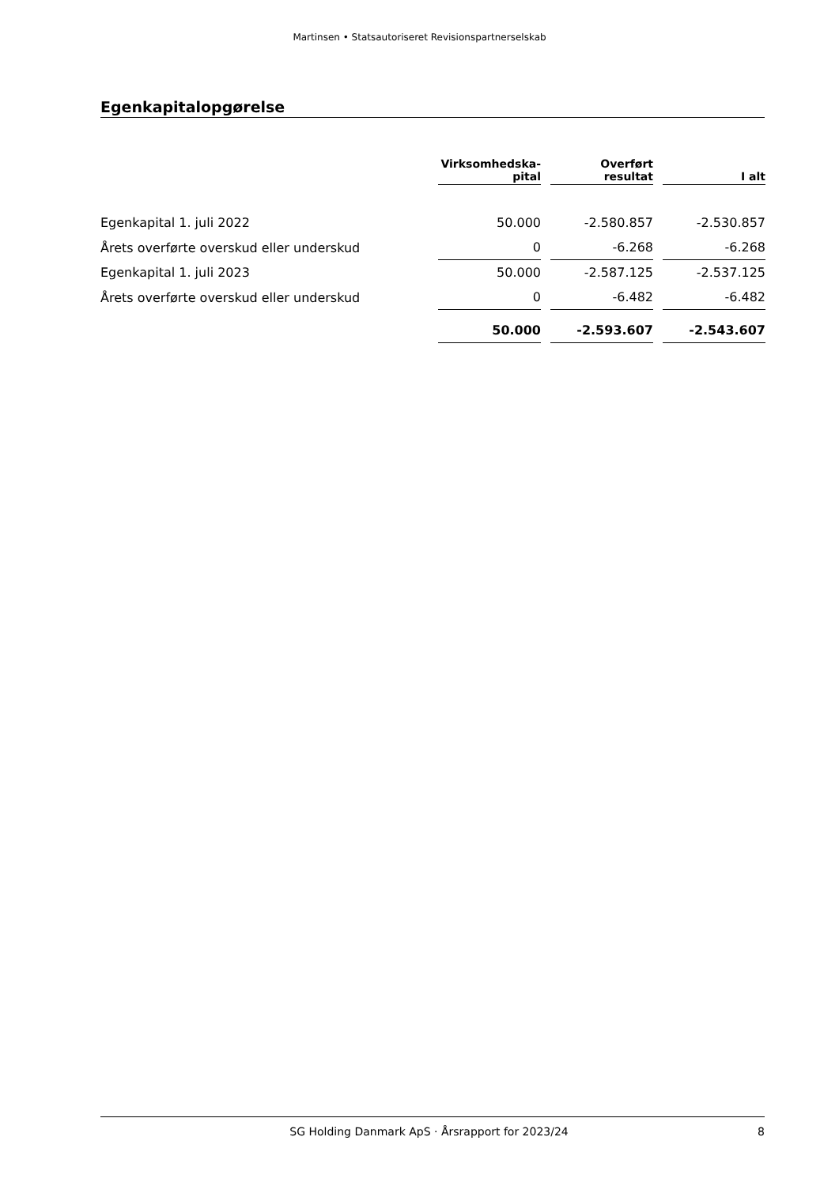Martinsen • Statsautoriseret Revisionspartnerselskab
Egenkapitalopgørelse
| | Virksomhedska- pital | | Overført resultat | | I alt |
| --- | --- | --- | --- | --- | --- |
| Egenkapital 1. juli 2022 | 50.000 | | -2.580.857 | | -2.530.857 |
| Årets overførte overskud eller underskud | 0 | | -6.268 | | -6.268 |
| Egenkapital 1. juli 2023 | 50.000 | | -2.587.125 | | -2.537.125 |
| Årets overførte overskud eller underskud | 0 | | -6.482 | | -6.482 |
| | 50.000 | | -2.593.607 | | -2.543.607 |
SG Holding Danmark ApS · Årsrapport for 2023/24 8